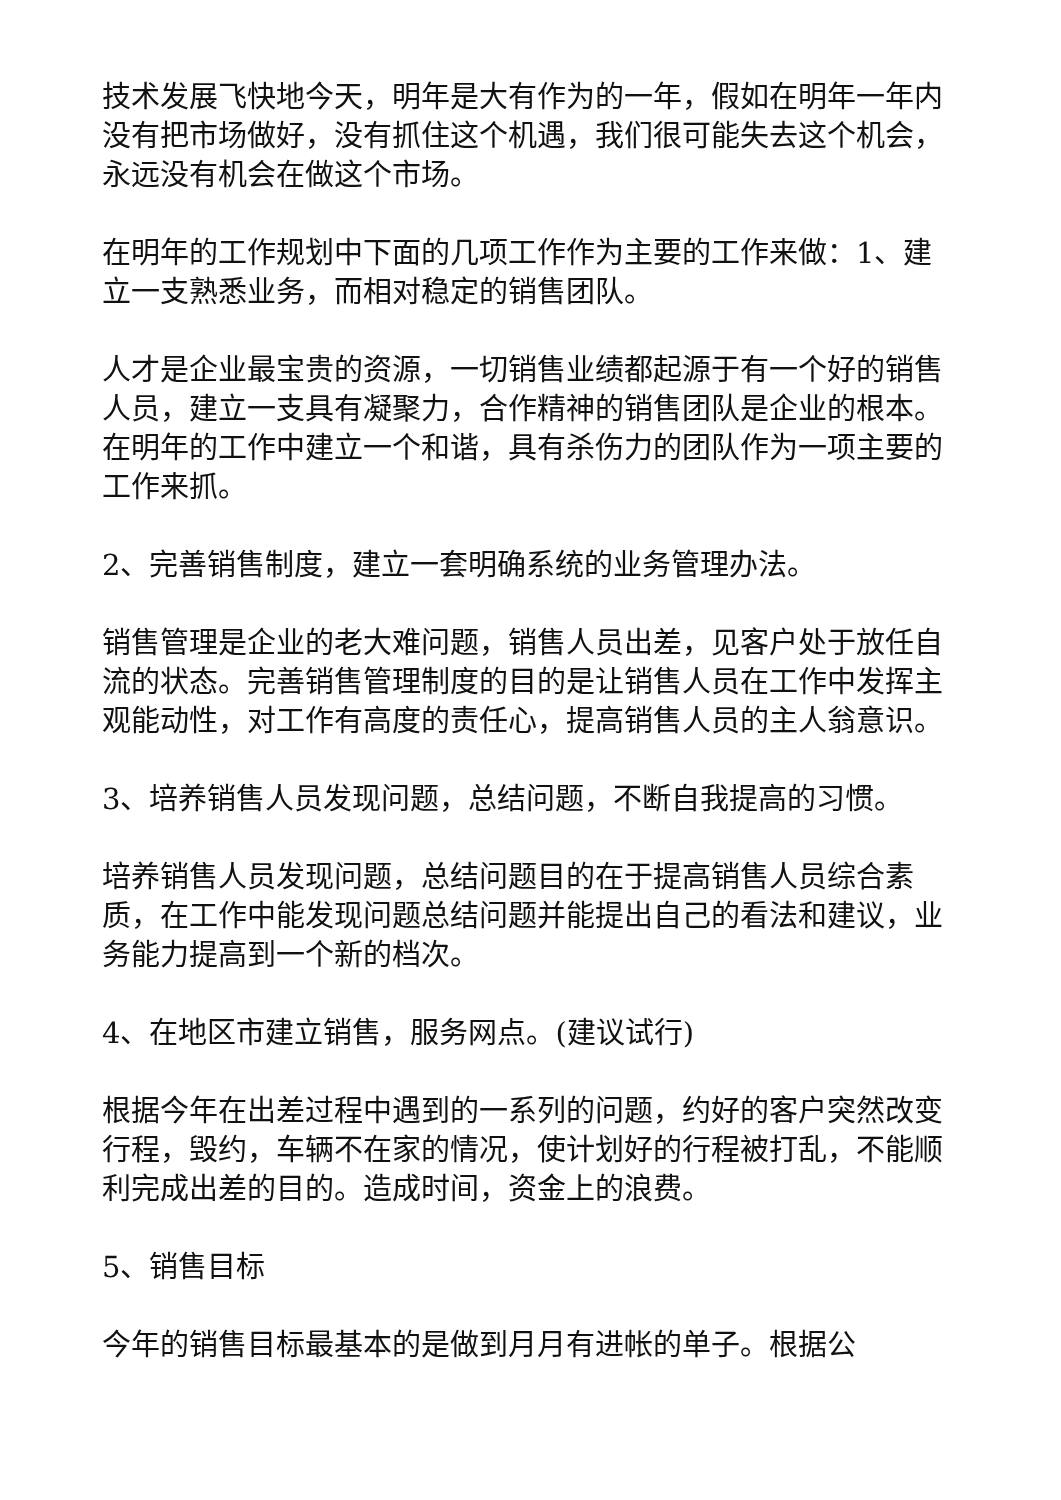技术发展飞快地今天，明年是大有作为的一年，假如在明年一年内没有把市场做好，没有抓住这个机遇，我们很可能失去这个机会，永远没有机会在做这个市场。
在明年的工作规划中下面的几项工作作为主要的工作来做：1、建立一支熟悉业务，而相对稳定的销售团队。
人才是企业最宝贵的资源，一切销售业绩都起源于有一个好的销售人员，建立一支具有凝聚力，合作精神的销售团队是企业的根本。在明年的工作中建立一个和谐，具有杀伤力的团队作为一项主要的工作来抓。
2、完善销售制度，建立一套明确系统的业务管理办法。
销售管理是企业的老大难问题，销售人员出差，见客户处于放任自流的状态。完善销售管理制度的目的是让销售人员在工作中发挥主观能动性，对工作有高度的责任心，提高销售人员的主人翁意识。
3、培养销售人员发现问题，总结问题，不断自我提高的习惯。
培养销售人员发现问题，总结问题目的在于提高销售人员综合素质，在工作中能发现问题总结问题并能提出自己的看法和建议，业务能力提高到一个新的档次。
4、在地区市建立销售，服务网点。(建议试行)
根据今年在出差过程中遇到的一系列的问题，约好的客户突然改变行程，毁约，车辆不在家的情况，使计划好的行程被打乱，不能顺利完成出差的目的。造成时间，资金上的浪费。
5、销售目标
今年的销售目标最基本的是做到月月有进帐的单子。根据公